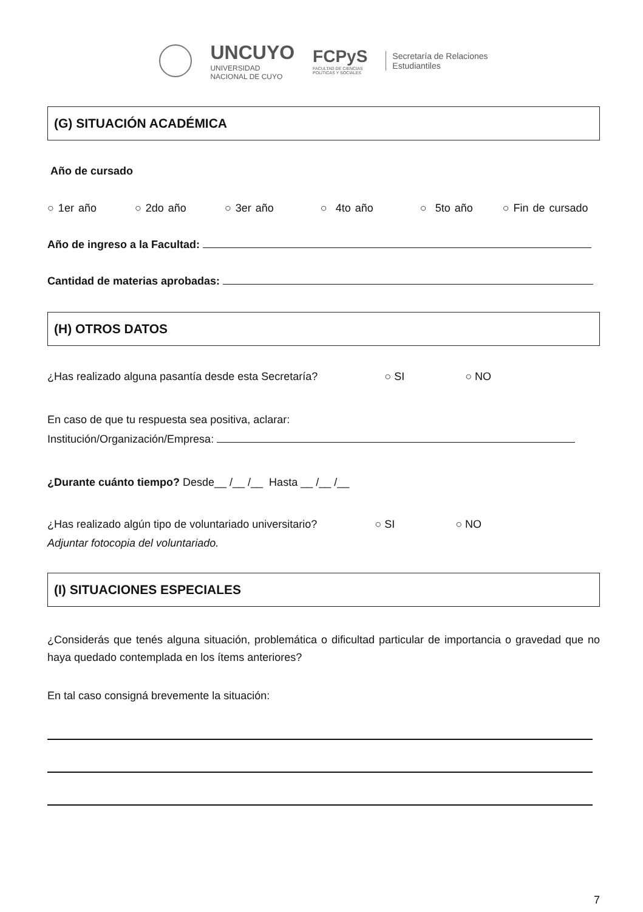UNCUYO
UNIVERSIDAD
NACIONAL DE CUYO
FCPyS
FACULTAD DE CIENCIAS
POLÍTICAS Y SOCIALES
Secretaría de Relaciones
Estudiantiles
(G) SITUACIÓN ACADÉMICA
Año de cursado
○ 1er año ○ 2do año ○ 3er año ○ 4to año ○ 5to año ○ Fin de cursado
Año de ingreso a la Facultad:
Cantidad de materias aprobadas:
(H) OTROS DATOS
¿Has realizado alguna pasantía desde esta Secretaría? ○ SI ○ NO
En caso de que tu respuesta sea positiva, aclarar:
Institución/Organización/Empresa:
¿Durante cuánto tiempo? Desde__ /__ /__ Hasta __ /__ /__
¿Has realizado algún tipo de voluntariado universitario? ○ SI ○ NO
Adjuntar fotocopia del voluntariado.
(I) SITUACIONES ESPECIALES
¿Considerás que tenés alguna situación, problemática o dificultad particular de importancia o gravedad que no haya quedado contemplada en los ítems anteriores?
En tal caso consigná brevemente la situación:
7